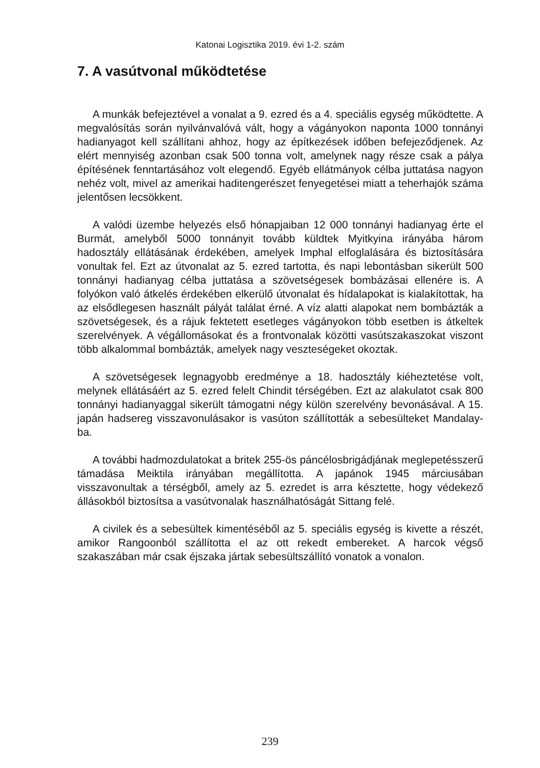Katonai Logisztika 2019. évi 1-2. szám
7. A vasútvonal működtetése
A munkák befejeztével a vonalat a 9. ezred és a 4. speciális egység működtette. A megvalósítás során nyilvánvalóvá vált, hogy a vágányokon naponta 1000 tonnányi hadianyagot kell szállítani ahhoz, hogy az építkezések időben befejeződjenek. Az elért mennyiség azonban csak 500 tonna volt, amelynek nagy része csak a pálya építésének fenntartásához volt elegendő. Egyéb ellátmányok célba juttatása nagyon nehéz volt, mivel az amerikai haditengerészet fenyegetései miatt a teherhajók száma jelentősen lecsökkent.
A valódi üzembe helyezés első hónapjaiban 12 000 tonnányi hadianyag érte el Burmát, amelyből 5000 tonnányit tovább küldtek Myitkyina irányába három hadosztály ellátásának érdekében, amelyek Imphal elfoglalására és biztosítására vonultak fel. Ezt az útvonalat az 5. ezred tartotta, és napi lebontásban sikerült 500 tonnányi hadianyag célba juttatása a szövetségesek bombázásai ellenére is. A folyókon való átkelés érdekében elkerülő útvonalat és hídalapokat is kialakítottak, ha az elsődlegesen használt pályát találat érné. A víz alatti alapokat nem bombázták a szövetségesek, és a rájuk fektetett esetleges vágányokon több esetben is átkeltek szerelvények. A végállomásokat és a frontvonalak közötti vasútszakaszokat viszont több alkalommal bombázták, amelyek nagy veszteségeket okoztak.
A szövetségesek legnagyobb eredménye a 18. hadosztály kiéheztetése volt, melynek ellátásáért az 5. ezred felelt Chindit térségében. Ezt az alakulatot csak 800 tonnányi hadianyaggal sikerült támogatni négy külön szerelvény bevonásával. A 15. japán hadsereg visszavonulásakor is vasúton szállították a sebesülteket Mandalay-ba.
A további hadmozdulatokat a britek 255-ös páncélosbrigádjának meglepetésszerű támadása Meiktila irányában megállította. A japánok 1945 márciusában visszavonultak a térségből, amely az 5. ezredet is arra késztette, hogy védekező állásokból biztosítsa a vasútvonalak használhatóságát Sittang felé.
A civilek és a sebesültek kimentéséből az 5. speciális egység is kivette a részét, amikor Rangoonból szállította el az ott rekedt embereket. A harcok végső szakaszában már csak éjszaka jártak sebesültszállító vonatok a vonalon.
239